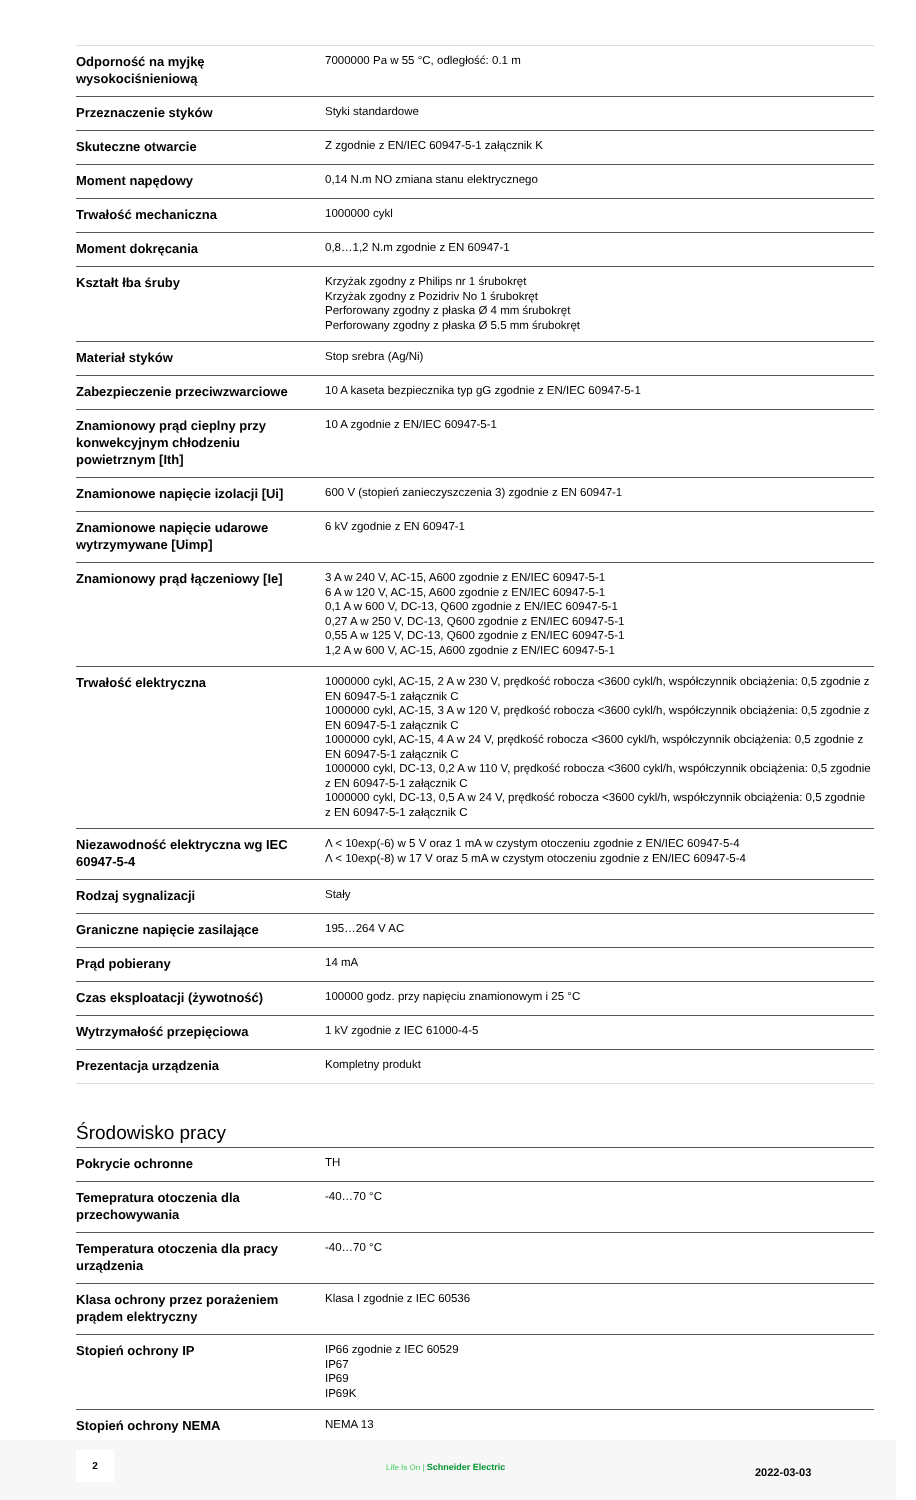| Odporność na myjkę wysokociśnieniową | 7000000 Pa w 55 °C, odległość: 0.1 m |
| Przeznaczenie styków | Styki standardowe |
| Skuteczne otwarcie | Z zgodnie z EN/IEC 60947-5-1 załącznik K |
| Moment napędowy | 0,14 N.m NO zmiana stanu elektrycznego |
| Trwałość mechaniczna | 1000000 cykl |
| Moment dokręcania | 0,8…1,2 N.m zgodnie z EN 60947-1 |
| Kształt łba śruby | Krzyżak zgodny z Philips nr 1 śrubokręt Krzyżak zgodny z Pozidriv No 1 śrubokręt Perforowany zgodny z płaska Ø 4 mm śrubokręt Perforowany zgodny z płaska Ø 5.5 mm śrubokręt |
| Materiał styków | Stop srebra (Ag/Ni) |
| Zabezpieczenie przeciwzwarciowe | 10 A kaseta bezpiecznika typ gG zgodnie z EN/IEC 60947-5-1 |
| Znamionowy prąd cieplny przy konwekcyjnym chłodzeniu powietrznym [Ith] | 10 A zgodnie z EN/IEC 60947-5-1 |
| Znamionowe napięcie izolacji [Ui] | 600 V (stopień zanieczyszczenia 3) zgodnie z EN 60947-1 |
| Znamionowe napięcie udarowe wytrzymywane [Uimp] | 6 kV zgodnie z EN 60947-1 |
| Znamionowy prąd łączeniowy [Ie] | 3 A w 240 V, AC-15, A600 zgodnie z EN/IEC 60947-5-1 6 A w 120 V, AC-15, A600 zgodnie z EN/IEC 60947-5-1 0,1 A w 600 V, DC-13, Q600 zgodnie z EN/IEC 60947-5-1 0,27 A w 250 V, DC-13, Q600 zgodnie z EN/IEC 60947-5-1 0,55 A w 125 V, DC-13, Q600 zgodnie z EN/IEC 60947-5-1 1,2 A w 600 V, AC-15, A600 zgodnie z EN/IEC 60947-5-1 |
| Trwałość elektryczna | 1000000 cykl, AC-15, 2 A w 230 V, prędkość robocza <3600 cykl/h, współczynnik obciążenia: 0,5 zgodnie z EN 60947-5-1 załącznik C 1000000 cykl, AC-15, 3 A w 120 V, prędkość robocza <3600 cykl/h, współczynnik obciążenia: 0,5 zgodnie z EN 60947-5-1 załącznik C 1000000 cykl, AC-15, 4 A w 24 V, prędkość robocza <3600 cykl/h, współczynnik obciążenia: 0,5 zgodnie z EN 60947-5-1 załącznik C 1000000 cykl, DC-13, 0,2 A w 110 V, prędkość robocza <3600 cykl/h, współczynnik obciążenia: 0,5 zgodnie z EN 60947-5-1 załącznik C 1000000 cykl, DC-13, 0,5 A w 24 V, prędkość robocza <3600 cykl/h, współczynnik obciążenia: 0,5 zgodnie z EN 60947-5-1 załącznik C |
| Niezawodność elektryczna wg IEC 60947-5-4 | Λ < 10exp(-6) w 5 V oraz 1 mA w czystym otoczeniu zgodnie z EN/IEC 60947-5-4 Λ < 10exp(-8) w 17 V oraz 5 mA w czystym otoczeniu zgodnie z EN/IEC 60947-5-4 |
| Rodzaj sygnalizacji | Stały |
| Graniczne napięcie zasilające | 195…264 V AC |
| Prąd pobierany | 14 mA |
| Czas eksploatacji (żywotność) | 100000 godz. przy napięciu znamionowym i 25 °C |
| Wytrzymałość przepięciowa | 1 kV zgodnie z IEC 61000-4-5 |
| Prezentacja urządzenia | Kompletny produkt |
Środowisko pracy
| Pokrycie ochronne | TH |
| Temepratura otoczenia dla przechowywania | -40…70 °C |
| Temperatura otoczenia dla pracy urządzenia | -40…70 °C |
| Klasa ochrony przez porażeniem prądem elektryczny | Klasa I zgodnie z IEC 60536 |
| Stopień ochrony IP | IP66 zgodnie z IEC 60529 IP67 IP69 IP69K |
| Stopień ochrony NEMA | NEMA 13 |
2
Life Is On | Schneider Electric
2022-03-03